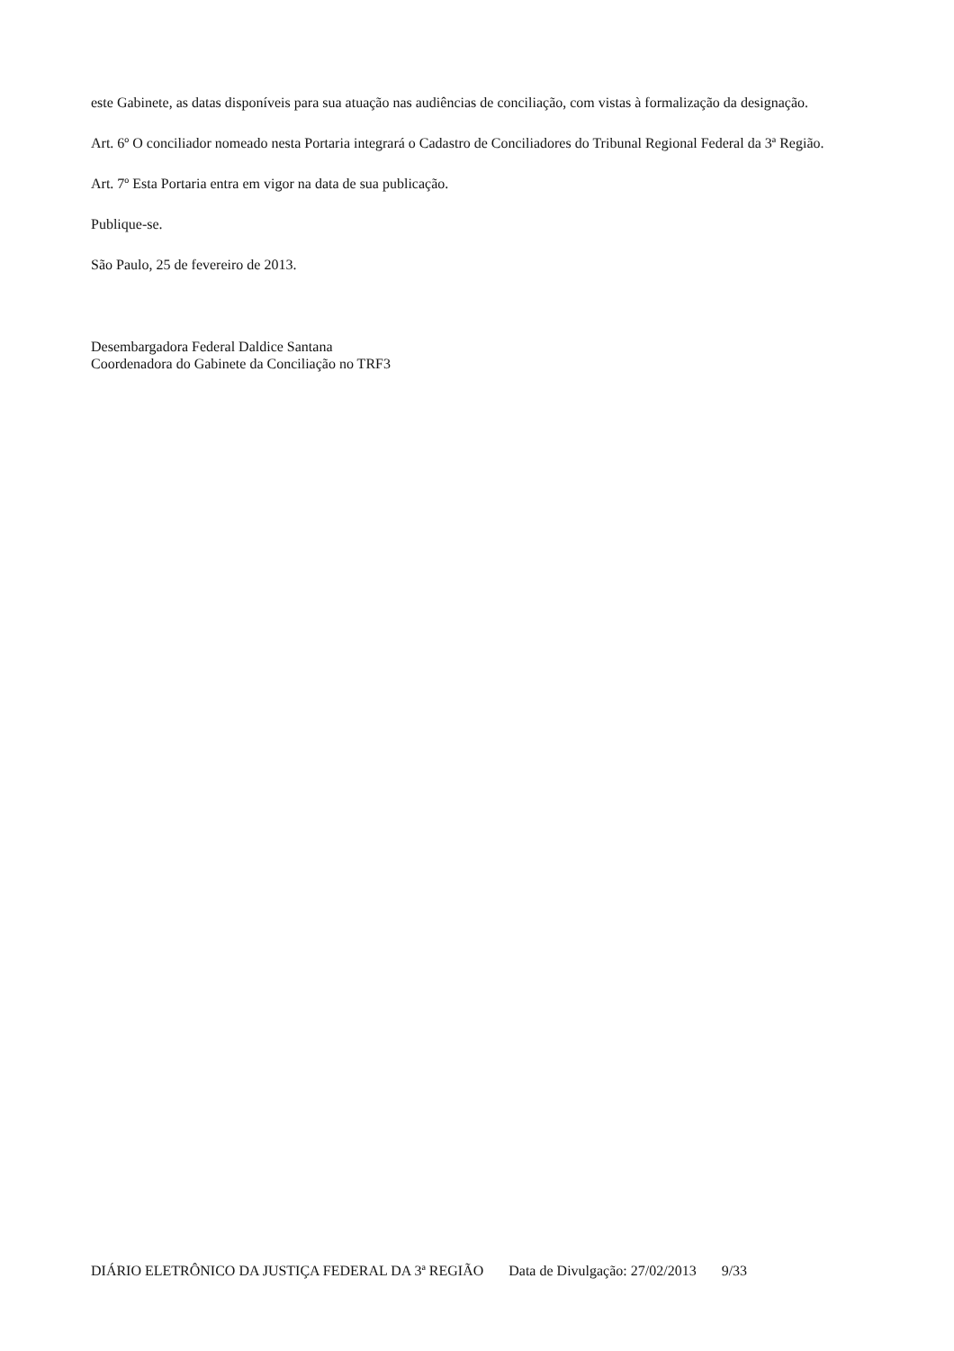este Gabinete, as datas disponíveis para sua atuação nas audiências de conciliação, com vistas à formalização da designação.
Art. 6º O conciliador nomeado nesta Portaria integrará o Cadastro de Conciliadores do Tribunal Regional Federal da 3ª Região.
Art. 7º Esta Portaria entra em vigor na data de sua publicação.
Publique-se.
São Paulo, 25 de fevereiro de 2013.
Desembargadora Federal Daldice Santana
Coordenadora do Gabinete da Conciliação no TRF3
DIÁRIO ELETRÔNICO DA JUSTIÇA FEDERAL DA 3ª REGIÃO Data de Divulgação: 27/02/2013 9/33